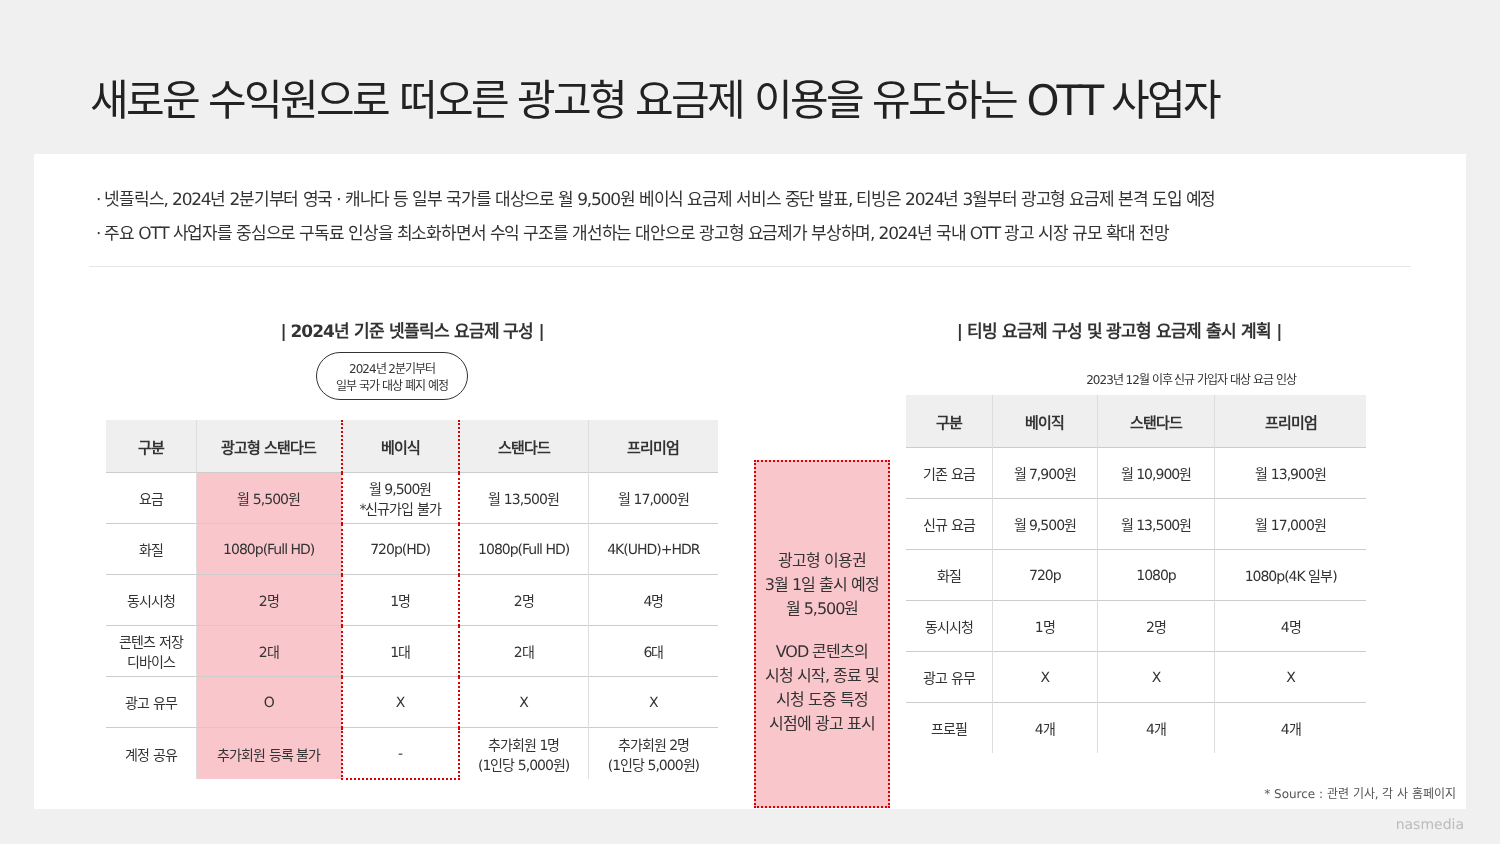새로운 수익원으로 떠오른 광고형 요금제 이용을 유도하는 OTT 사업자
· 넷플릭스, 2024년 2분기부터 영국 · 캐나다 등 일부 국가를 대상으로 월 9,500원 베이식 요금제 서비스 중단 발표, 티빙은 2024년 3월부터 광고형 요금제 본격 도입 예정
· 주요 OTT 사업자를 중심으로 구독료 인상을 최소화하면서 수익 구조를 개선하는 대안으로 광고형 요금제가 부상하며, 2024년 국내 OTT 광고 시장 규모 확대 전망
| 2024년 기준 넷플릭스 요금제 구성 |
2024년 2분기부터
일부 국가 대상 폐지 예정
| 구분 | 광고형 스탠다드 | 베이식 | 스탠다드 | 프리미엄 |
| --- | --- | --- | --- | --- |
| 요금 | 월 5,500원 | 월 9,500원 *신규가입 불가 | 월 13,500원 | 월 17,000원 |
| 화질 | 1080p(Full HD) | 720p(HD) | 1080p(Full HD) | 4K(UHD)+HDR |
| 동시시청 | 2명 | 1명 | 2명 | 4명 |
| 콘텐츠 저장 디바이스 | 2대 | 1대 | 2대 | 6대 |
| 광고 유무 | O | X | X | X |
| 계정 공유 | 추가회원 등록 불가 | - | 추가회원 1명 (1인당 5,000원) | 추가회원 2명 (1인당 5,000원) |
| 티빙 요금제 구성 및 광고형 요금제 출시 계획 |
광고형 이용권
3월 1일 출시 예정
월 5,500원
VOD 콘텐츠의
시청 시작, 종료 및
시청 도중 특정
시점에 광고 표시
2023년 12월 이후 신규 가입자 대상 요금 인상
| 구분 | 베이직 | 스탠다드 | 프리미엄 |
| --- | --- | --- | --- |
| 기존 요금 | 월 7,900원 | 월 10,900원 | 월 13,900원 |
| 신규 요금 | 월 9,500원 | 월 13,500원 | 월 17,000원 |
| 화질 | 720p | 1080p | 1080p(4K 일부) |
| 동시시청 | 1명 | 2명 | 4명 |
| 광고 유무 | X | X | X |
| 프로필 | 4개 | 4개 | 4개 |
* Source : 관련 기사, 각 사 홈페이지
nasmedia